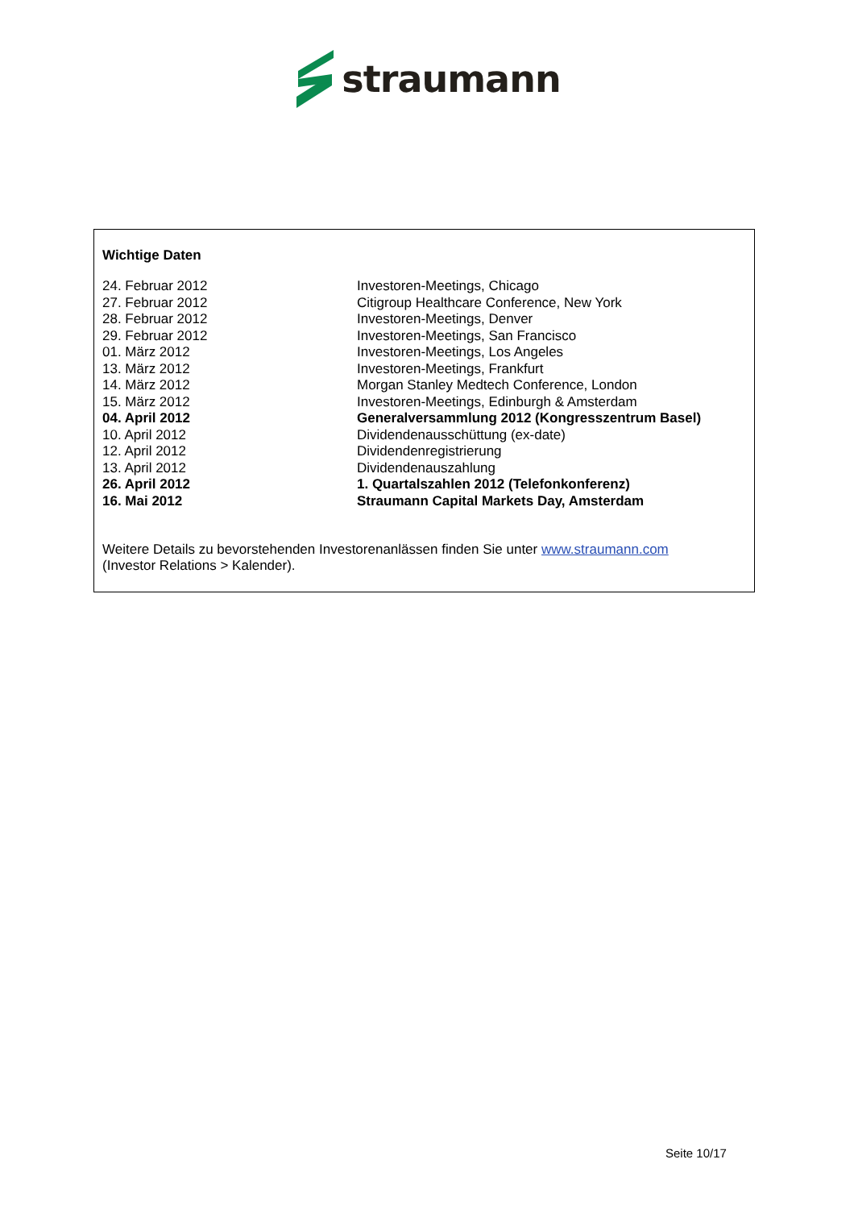straumann
Wichtige Daten
| 24. Februar 2012 | Investoren-Meetings, Chicago |
| 27. Februar 2012 | Citigroup Healthcare Conference, New York |
| 28. Februar 2012 | Investoren-Meetings, Denver |
| 29. Februar 2012 | Investoren-Meetings, San Francisco |
| 01. März 2012 | Investoren-Meetings, Los Angeles |
| 13. März 2012 | Investoren-Meetings, Frankfurt |
| 14. März 2012 | Morgan Stanley Medtech Conference, London |
| 15. März 2012 | Investoren-Meetings, Edinburgh & Amsterdam |
| 04. April 2012 | Generalversammlung 2012 (Kongresszentrum Basel) |
| 10. April 2012 | Dividendenausschüttung (ex-date) |
| 12. April 2012 | Dividendenregistrierung |
| 13. April 2012 | Dividendenauszahlung |
| 26. April 2012 | 1. Quartalszahlen 2012 (Telefonkonferenz) |
| 16. Mai 2012 | Straumann Capital Markets Day, Amsterdam |
Weitere Details zu bevorstehenden Investorenanlässen finden Sie unter www.straumann.com
(Investor Relations > Kalender).
Seite 10/17